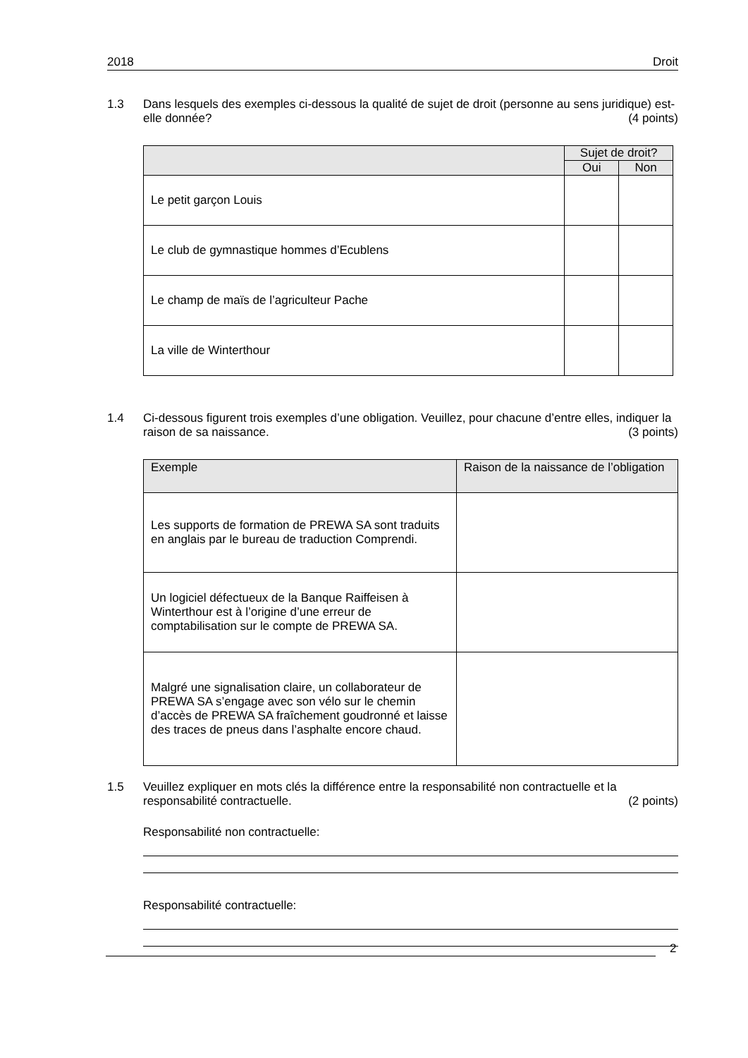2018 Droit
1.3 Dans lesquels des exemples ci-dessous la qualité de sujet de droit (personne au sens juridique) est-elle donnée? (4 points)
| | Sujet de droit? | |
| --- | --- | --- |
| | Oui | Non |
| Le petit garçon Louis | | |
| Le club de gymnastique hommes d’Ecublens | | |
| Le champ de maïs de l’agriculteur Pache | | |
| La ville de Winterthour | | |
1.4 Ci-dessous figurent trois exemples d’une obligation. Veuillez, pour chacune d’entre elles, indiquer la raison de sa naissance. (3 points)
| Exemple | Raison de la naissance de l’obligation |
| --- | --- |
| Les supports de formation de PREWA SA sont traduits en anglais par le bureau de traduction Comprendi. | |
| Un logiciel défectueux de la Banque Raiffeisen à Winterthour est à l’origine d’une erreur de comptabilisation sur le compte de PREWA SA. | |
| Malgré une signalisation claire, un collaborateur de PREWA SA s’engage avec son vélo sur le chemin d’accès de PREWA SA fraîchement goudronné et laisse des traces de pneus dans l’asphalte encore chaud. | |
1.5 Veuillez expliquer en mots clés la différence entre la responsabilité non contractuelle et la responsabilité contractuelle. (2 points)
Responsabilité non contractuelle:
Responsabilité contractuelle:
2